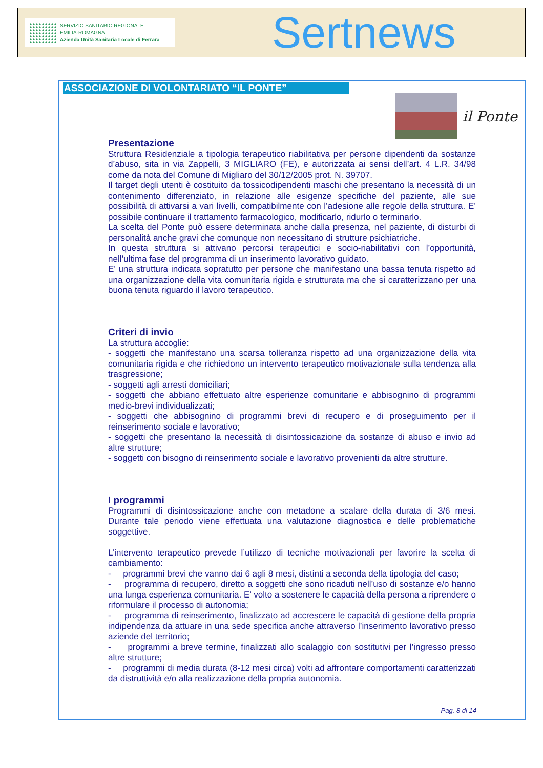SERVIZIO SANITARIO REGIONALE
EMILIA-ROMAGNA
Azienda Unità Sanitaria Locale di Ferrara
Sertnews
ASSOCIAZIONE DI VOLONTARIATO “IL PONTE”
il Ponte
Presentazione
Struttura Residenziale a tipologia terapeutico riabilitativa per persone dipendenti da sostanze d’abuso, sita in via Zappelli, 3 MIGLIARO (FE), e autorizzata ai sensi dell’art. 4 L.R. 34/98 come da nota del Comune di Migliaro del 30/12/2005 prot. N. 39707.
Il target degli utenti è costituito da tossicodipendenti maschi che presentano la necessità di un contenimento differenziato, in relazione alle esigenze specifiche del paziente, alle sue possibilità di attivarsi a vari livelli, compatibilmente con l’adesione alle regole della struttura. E’ possibile continuare il trattamento farmacologico, modificarlo, ridurlo o terminarlo.
La scelta del Ponte può essere determinata anche dalla presenza, nel paziente, di disturbi di personalità anche gravi che comunque non necessitano di strutture psichiatriche.
In questa struttura si attivano percorsi terapeutici e socio-riabilitativi con l’opportunità, nell’ultima fase del programma di un inserimento lavorativo guidato.
E’ una struttura indicata sopratutto per persone che manifestano una bassa tenuta rispetto ad una organizzazione della vita comunitaria rigida e strutturata ma che si caratterizzano per una buona tenuta riguardo il lavoro terapeutico.
Criteri di invio
La struttura accoglie:
- soggetti che manifestano una scarsa tolleranza rispetto ad una organizzazione della vita comunitaria rigida e che richiedono un intervento terapeutico motivazionale sulla tendenza alla trasgressione;
- soggetti agli arresti domiciliari;
- soggetti che abbiano effettuato altre esperienze comunitarie e abbisognino di programmi medio-brevi individualizzati;
- soggetti che abbisognino di programmi brevi di recupero e di proseguimento per il reinserimento sociale e lavorativo;
- soggetti che presentano la necessità di disintossicazione da sostanze di abuso e invio ad altre strutture;
- soggetti con bisogno di reinserimento sociale e lavorativo provenienti da altre strutture.
I programmi
Programmi di disintossicazione anche con metadone a scalare della durata di 3/6 mesi. Durante tale periodo viene effettuata una valutazione diagnostica e delle problematiche soggettive.
L’intervento terapeutico prevede l’utilizzo di tecniche motivazionali per favorire la scelta di cambiamento:
- programmi brevi che vanno dai 6 agli 8 mesi, distinti a seconda della tipologia del caso;
- programma di recupero, diretto a soggetti che sono ricaduti nell’uso di sostanze e/o hanno una lunga esperienza comunitaria. E’ volto a sostenere le capacità della persona a riprendere o riformulare il processo di autonomia;
- programma di reinserimento, finalizzato ad accrescere le capacità di gestione della propria indipendenza da attuare in una sede specifica anche attraverso l’inserimento lavorativo presso aziende del territorio;
- programmi a breve termine, finalizzati allo scalaggio con sostitutivi per l’ingresso presso altre strutture;
- programmi di media durata (8-12 mesi circa) volti ad affrontare comportamenti caratterizzati da distruttività e/o alla realizzazione della propria autonomia.
Pag. 8 di 14